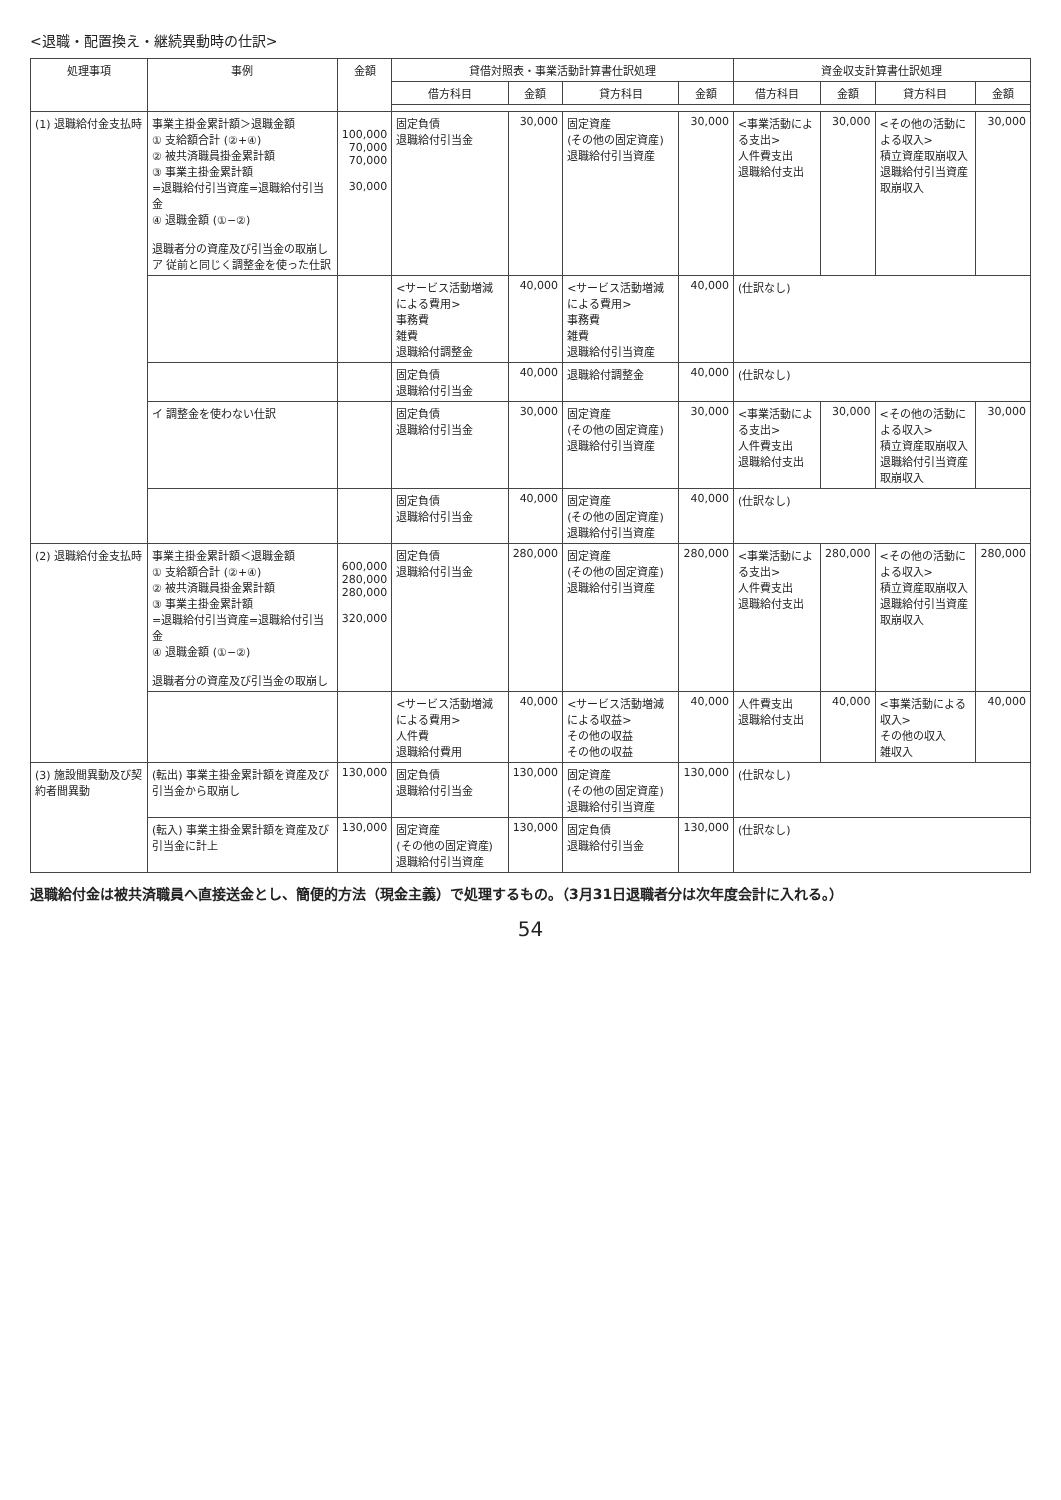<退職・配置換え・継続異動時の仕訳>
| 処理事項 | 事例 | 金額 | 貸借対照表・事業活動計算書仕訳処理 | | | | 資金収支計算書仕訳処理 | | | |
| --- | --- | --- | --- | --- | --- | --- | --- | --- | --- | --- |
| | | | 借方科目 | 金額 | 貸方科目 | 金額 | 借方科目 | 金額 | 貸方科目 | 金額 |
| (1) 退職給付金支払時 | 事業主掛金累計額＞退職金額 ① 支給額合計 (②+④) ② 被共済職員掛金累計額 ③ 事業主掛金累計額 =退職給付引当資産=退職給付引当金 ④ 退職金額 (①−②) 退職者分の資産及び引当金の取崩し ア 従前と同じく調整金を使った仕訳 | 100,000 70,000 70,000 30,000 | 固定負債 退職給付引当金 | 30,000 | 固定資産 (その他の固定資産) 退職給付引当資産 | 30,000 | <事業活動による支出> 人件費支出 退職給付支出 | 30,000 | <その他の活動による収入> 積立資産取崩収入 退職給付引当資産取崩収入 | 30,000 |
| | | | <サービス活動増減による費用> 事務費 雑費 退職給付調整金 | 40,000 | <サービス活動増減による費用> 事務費 雑費 退職給付引当資産 | 40,000 | (仕訳なし) | | | |
| | | | 固定負債 退職給付引当金 | 40,000 | 退職給付調整金 | 40,000 | (仕訳なし) | | | |
| | イ 調整金を使わない仕訳 | | 固定負債 退職給付引当金 | 30,000 | 固定資産 (その他の固定資産) 退職給付引当資産 | 30,000 | <事業活動による支出> 人件費支出 退職給付支出 | 30,000 | <その他の活動による収入> 積立資産取崩収入 退職給付引当資産取崩収入 | 30,000 |
| | | | 固定負債 退職給付引当金 | 40,000 | 固定資産 (その他の固定資産) 退職給付引当資産 | 40,000 | (仕訳なし) | | | |
| (2) 退職給付金支払時 | 事業主掛金累計額＜退職金額 ① 支給額合計 (②+④) ② 被共済職員掛金累計額 ③ 事業主掛金累計額 =退職給付引当資産=退職給付引当金 ④ 退職金額 (①−②) 退職者分の資産及び引当金の取崩し | 600,000 280,000 280,000 320,000 | 固定負債 退職給付引当金 | 280,000 | 固定資産 (その他の固定資産) 退職給付引当資産 | 280,000 | <事業活動による支出> 人件費支出 退職給付支出 | 280,000 | <その他の活動による収入> 積立資産取崩収入 退職給付引当資産取崩収入 | 280,000 |
| | | | <サービス活動増減による費用> 人件費 退職給付費用 | 40,000 | <サービス活動増減による収益> その他の収益 その他の収益 | 40,000 | 人件費支出 退職給付支出 | 40,000 | <事業活動による収入> その他の収入 雑収入 | 40,000 |
| (3) 施設間異動及び契約者間異動 | (転出) 事業主掛金累計額を資産及び引当金から取崩し | 130,000 | 固定負債 退職給付引当金 | 130,000 | 固定資産 (その他の固定資産) 退職給付引当資産 | 130,000 | (仕訳なし) | | | |
| | (転入) 事業主掛金累計額を資産及び引当金に計上 | 130,000 | 固定資産 (その他の固定資産) 退職給付引当資産 | 130,000 | 固定負債 退職給付引当金 | 130,000 | (仕訳なし) | | | |
退職給付金は被共済職員へ直接送金とし、簡便的方法（現金主義）で処理するもの。（3月31日退職者分は次年度会計に入れる。）
54